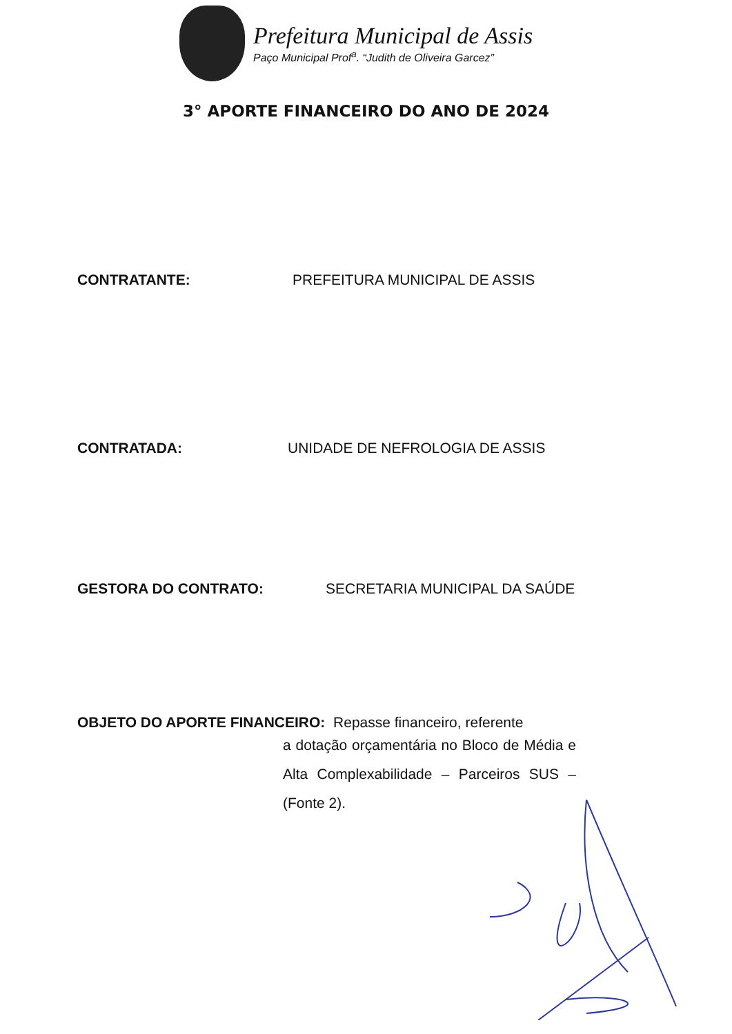Prefeitura Municipal de Assis
Paço Municipal Prof<sup>a</sup>. “Judith de Oliveira Garcez”
3° APORTE FINANCEIRO DO ANO DE 2024
CONTRATANTE: PREFEITURA MUNICIPAL DE ASSIS
CONTRATADA: UNIDADE DE NEFROLOGIA DE ASSIS
GESTORA DO CONTRATO: SECRETARIA MUNICIPAL DA SAÚDE
OBJETO DO APORTE FINANCEIRO: Repasse financeiro, referente
a dotação orçamentária no Bloco de Média e Alta Complexabilidade – Parceiros SUS – (Fonte 2).